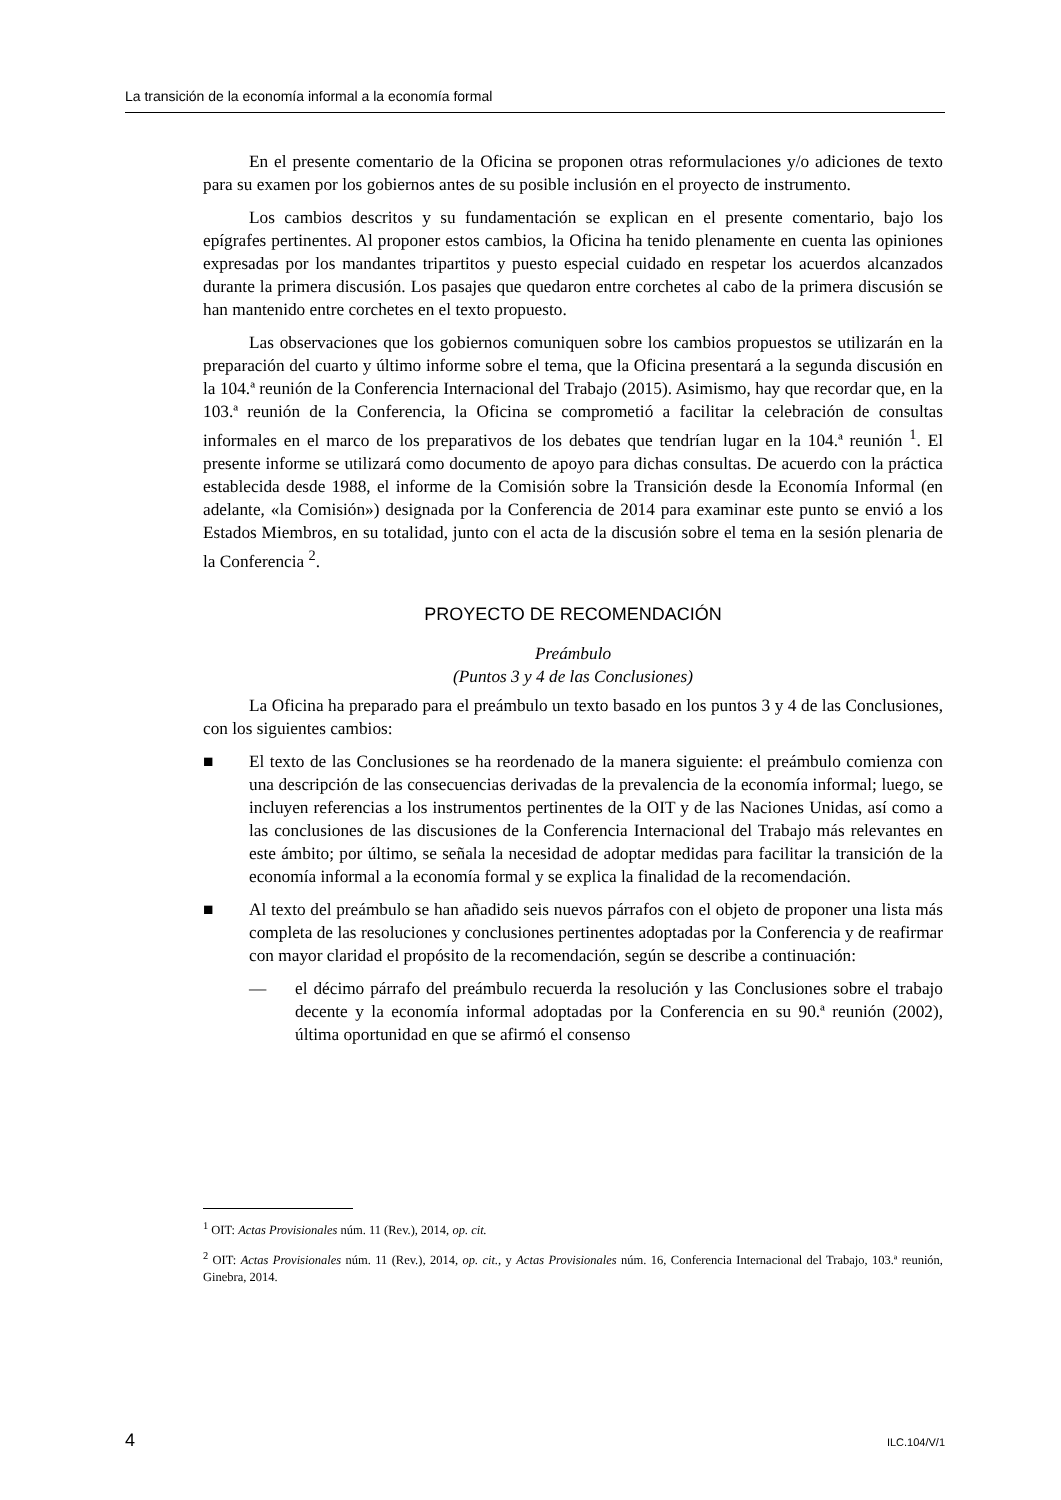La transición de la economía informal a la economía formal
En el presente comentario de la Oficina se proponen otras reformulaciones y/o adiciones de texto para su examen por los gobiernos antes de su posible inclusión en el proyecto de instrumento.
Los cambios descritos y su fundamentación se explican en el presente comentario, bajo los epígrafes pertinentes. Al proponer estos cambios, la Oficina ha tenido plenamente en cuenta las opiniones expresadas por los mandantes tripartitos y puesto especial cuidado en respetar los acuerdos alcanzados durante la primera discusión. Los pasajes que quedaron entre corchetes al cabo de la primera discusión se han mantenido entre corchetes en el texto propuesto.
Las observaciones que los gobiernos comuniquen sobre los cambios propuestos se utilizarán en la preparación del cuarto y último informe sobre el tema, que la Oficina presentará a la segunda discusión en la 104.ª reunión de la Conferencia Internacional del Trabajo (2015). Asimismo, hay que recordar que, en la 103.ª reunión de la Conferencia, la Oficina se comprometió a facilitar la celebración de consultas informales en el marco de los preparativos de los debates que tendrían lugar en la 104.ª reunión <sup>1</sup>. El presente informe se utilizará como documento de apoyo para dichas consultas. De acuerdo con la práctica establecida desde 1988, el informe de la Comisión sobre la Transición desde la Economía Informal (en adelante, «la Comisión») designada por la Conferencia de 2014 para examinar este punto se envió a los Estados Miembros, en su totalidad, junto con el acta de la discusión sobre el tema en la sesión plenaria de la Conferencia <sup>2</sup>.
PROYECTO DE RECOMENDACIÓN
Preámbulo
(Puntos 3 y 4 de las Conclusiones)
La Oficina ha preparado para el preámbulo un texto basado en los puntos 3 y 4 de las Conclusiones, con los siguientes cambios:
■ El texto de las Conclusiones se ha reordenado de la manera siguiente: el preámbulo comienza con una descripción de las consecuencias derivadas de la prevalencia de la economía informal; luego, se incluyen referencias a los instrumentos pertinentes de la OIT y de las Naciones Unidas, así como a las conclusiones de las discusiones de la Conferencia Internacional del Trabajo más relevantes en este ámbito; por último, se señala la necesidad de adoptar medidas para facilitar la transición de la economía informal a la economía formal y se explica la finalidad de la recomendación.
■ Al texto del preámbulo se han añadido seis nuevos párrafos con el objeto de proponer una lista más completa de las resoluciones y conclusiones pertinentes adoptadas por la Conferencia y de reafirmar con mayor claridad el propósito de la recomendación, según se describe a continuación:
— el décimo párrafo del preámbulo recuerda la resolución y las Conclusiones sobre el trabajo decente y la economía informal adoptadas por la Conferencia en su 90.ª reunión (2002), última oportunidad en que se afirmó el consenso
<sup>1</sup> OIT: Actas Provisionales núm. 11 (Rev.), 2014, op. cit.
<sup>2</sup> OIT: Actas Provisionales núm. 11 (Rev.), 2014, op. cit., y Actas Provisionales núm. 16, Conferencia Internacional del Trabajo, 103.ª reunión, Ginebra, 2014.
4 ILC.104/V/1